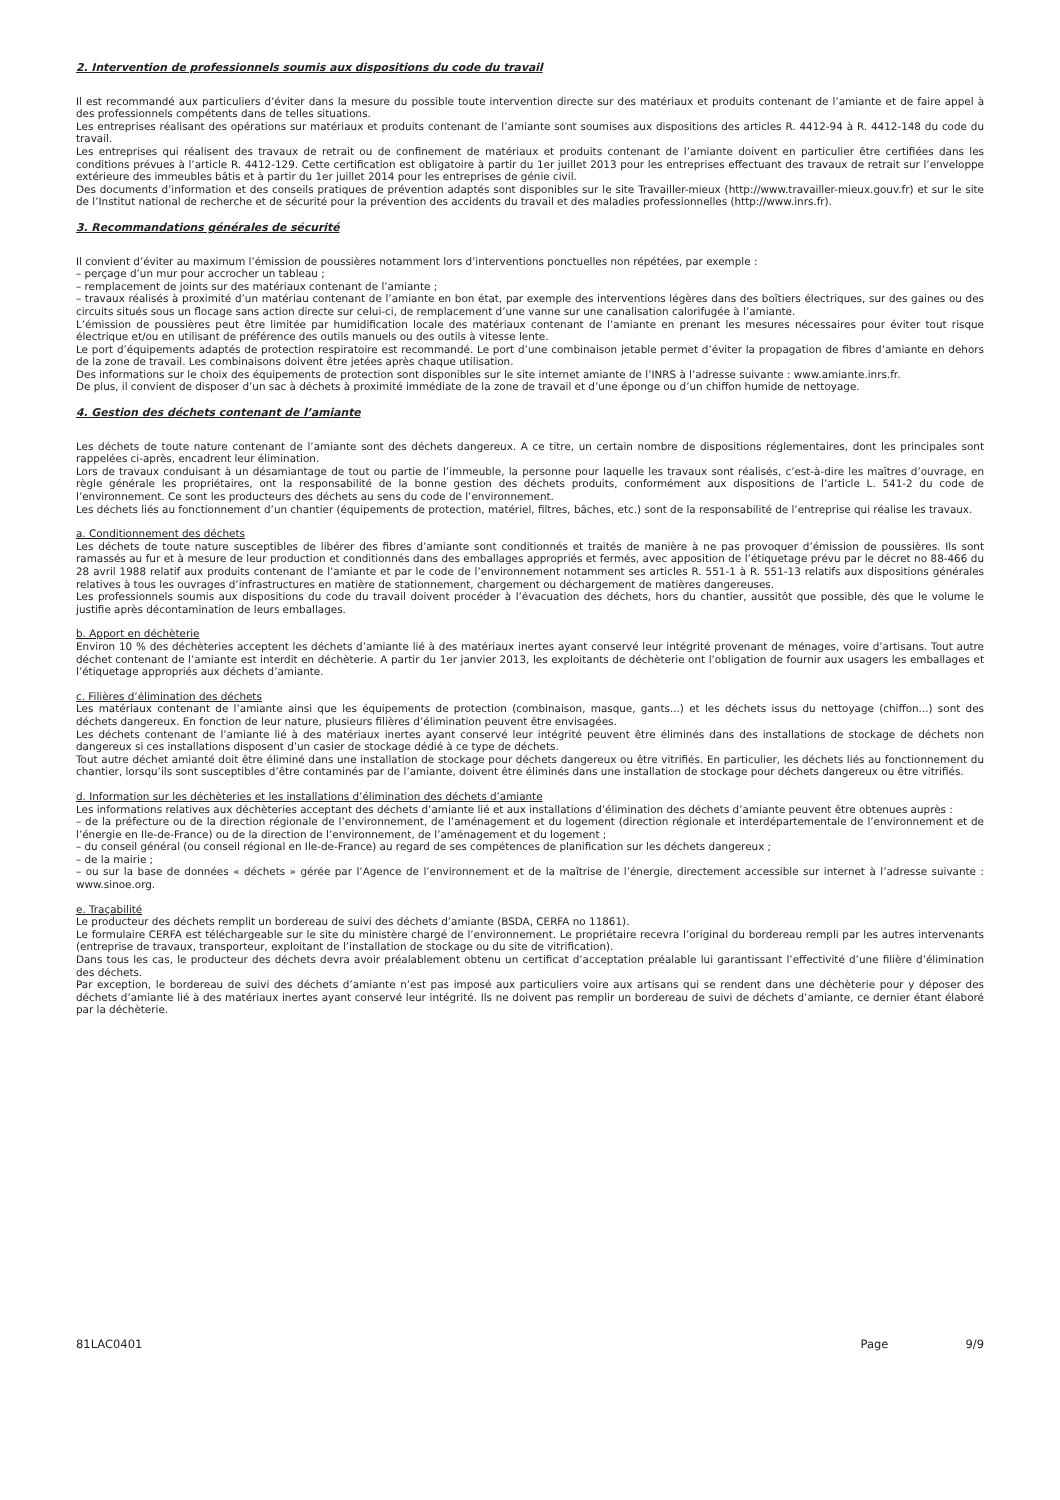2. Intervention de professionnels soumis aux dispositions du code du travail
Il est recommandé aux particuliers d’éviter dans la mesure du possible toute intervention directe sur des matériaux et produits contenant de l’amiante et de faire appel à des professionnels compétents dans de telles situations.
Les entreprises réalisant des opérations sur matériaux et produits contenant de l’amiante sont soumises aux dispositions des articles R. 4412-94 à R. 4412-148 du code du travail.
Les entreprises qui réalisent des travaux de retrait ou de confinement de matériaux et produits contenant de l’amiante doivent en particulier être certifiées dans les conditions prévues à l’article R. 4412-129. Cette certification est obligatoire à partir du 1er juillet 2013 pour les entreprises effectuant des travaux de retrait sur l’enveloppe extérieure des immeubles bâtis et à partir du 1er juillet 2014 pour les entreprises de génie civil.
Des documents d’information et des conseils pratiques de prévention adaptés sont disponibles sur le site Travailler-mieux (http://www.travailler-mieux.gouv.fr) et sur le site de l’Institut national de recherche et de sécurité pour la prévention des accidents du travail et des maladies professionnelles (http://www.inrs.fr).
3. Recommandations générales de sécurité
Il convient d’éviter au maximum l’émission de poussières notamment lors d’interventions ponctuelles non répétées, par exemple :
– perçage d’un mur pour accrocher un tableau ;
– remplacement de joints sur des matériaux contenant de l’amiante ;
– travaux réalisés à proximité d’un matériau contenant de l’amiante en bon état, par exemple des interventions légères dans des boîtiers électriques, sur des gaines ou des circuits situés sous un flocage sans action directe sur celui-ci, de remplacement d’une vanne sur une canalisation calorifugée à l’amiante.
L’émission de poussières peut être limitée par humidification locale des matériaux contenant de l’amiante en prenant les mesures nécessaires pour éviter tout risque électrique et/ou en utilisant de préférence des outils manuels ou des outils à vitesse lente.
Le port d’équipements adaptés de protection respiratoire est recommandé. Le port d’une combinaison jetable permet d’éviter la propagation de fibres d’amiante en dehors de la zone de travail. Les combinaisons doivent être jetées après chaque utilisation.
Des informations sur le choix des équipements de protection sont disponibles sur le site internet amiante de l’INRS à l’adresse suivante : www.amiante.inrs.fr.
De plus, il convient de disposer d’un sac à déchets à proximité immédiate de la zone de travail et d’une éponge ou d’un chiffon humide de nettoyage.
4. Gestion des déchets contenant de l’amiante
Les déchets de toute nature contenant de l’amiante sont des déchets dangereux. A ce titre, un certain nombre de dispositions réglementaires, dont les principales sont rappelées ci-après, encadrent leur élimination.
Lors de travaux conduisant à un désamiantage de tout ou partie de l’immeuble, la personne pour laquelle les travaux sont réalisés, c’est-à-dire les maîtres d’ouvrage, en règle générale les propriétaires, ont la responsabilité de la bonne gestion des déchets produits, conformément aux dispositions de l’article L. 541-2 du code de l’environnement. Ce sont les producteurs des déchets au sens du code de l’environnement.
Les déchets liés au fonctionnement d’un chantier (équipements de protection, matériel, filtres, bâches, etc.) sont de la responsabilité de l’entreprise qui réalise les travaux.
a. Conditionnement des déchets
Les déchets de toute nature susceptibles de libérer des fibres d’amiante sont conditionnés et traités de manière à ne pas provoquer d’émission de poussières. Ils sont ramassés au fur et à mesure de leur production et conditionnés dans des emballages appropriés et fermés, avec apposition de l’étiquetage prévu par le décret no 88-466 du 28 avril 1988 relatif aux produits contenant de l’amiante et par le code de l’environnement notamment ses articles R. 551-1 à R. 551-13 relatifs aux dispositions générales relatives à tous les ouvrages d’infrastructures en matière de stationnement, chargement ou déchargement de matières dangereuses.
Les professionnels soumis aux dispositions du code du travail doivent procéder à l’évacuation des déchets, hors du chantier, aussitôt que possible, dès que le volume le justifie après décontamination de leurs emballages.
b. Apport en déchèterie
Environ 10 % des déchèteries acceptent les déchets d’amiante lié à des matériaux inertes ayant conservé leur intégrité provenant de ménages, voire d’artisans. Tout autre déchet contenant de l’amiante est interdit en déchèterie. A partir du 1er janvier 2013, les exploitants de déchèterie ont l’obligation de fournir aux usagers les emballages et l’étiquetage appropriés aux déchets d’amiante.
c. Filières d’élimination des déchets
Les matériaux contenant de l’amiante ainsi que les équipements de protection (combinaison, masque, gants...) et les déchets issus du nettoyage (chiffon...) sont des déchets dangereux. En fonction de leur nature, plusieurs filières d’élimination peuvent être envisagées.
Les déchets contenant de l’amiante lié à des matériaux inertes ayant conservé leur intégrité peuvent être éliminés dans des installations de stockage de déchets non dangereux si ces installations disposent d’un casier de stockage dédié à ce type de déchets.
Tout autre déchet amianté doit être éliminé dans une installation de stockage pour déchets dangereux ou être vitrifiés. En particulier, les déchets liés au fonctionnement du chantier, lorsqu’ils sont susceptibles d’être contaminés par de l’amiante, doivent être éliminés dans une installation de stockage pour déchets dangereux ou être vitrifiés.
d. Information sur les déchèteries et les installations d’élimination des déchets d’amiante
Les informations relatives aux déchèteries acceptant des déchets d’amiante lié et aux installations d’élimination des déchets d’amiante peuvent être obtenues auprès :
– de la préfecture ou de la direction régionale de l’environnement, de l’aménagement et du logement (direction régionale et interdépartementale de l’environnement et de l’énergie en Ile-de-France) ou de la direction de l’environnement, de l’aménagement et du logement ;
– du conseil général (ou conseil régional en Ile-de-France) au regard de ses compétences de planification sur les déchets dangereux ;
– de la mairie ;
– ou sur la base de données « déchets » gérée par l’Agence de l’environnement et de la maîtrise de l’énergie, directement accessible sur internet à l’adresse suivante : www.sinoe.org.
e. Traçabilité
Le producteur des déchets remplit un bordereau de suivi des déchets d’amiante (BSDA, CERFA no 11861).
Le formulaire CERFA est téléchargeable sur le site du ministère chargé de l’environnement. Le propriétaire recevra l’original du bordereau rempli par les autres intervenants (entreprise de travaux, transporteur, exploitant de l’installation de stockage ou du site de vitrification).
Dans tous les cas, le producteur des déchets devra avoir préalablement obtenu un certificat d’acceptation préalable lui garantissant l’effectivité d’une filière d’élimination des déchets.
Par exception, le bordereau de suivi des déchets d’amiante n’est pas imposé aux particuliers voire aux artisans qui se rendent dans une déchèterie pour y déposer des déchets d’amiante lié à des matériaux inertes ayant conservé leur intégrité. Ils ne doivent pas remplir un bordereau de suivi de déchets d’amiante, ce dernier étant élaboré par la déchèterie.
81LAC0401 Page 9/9